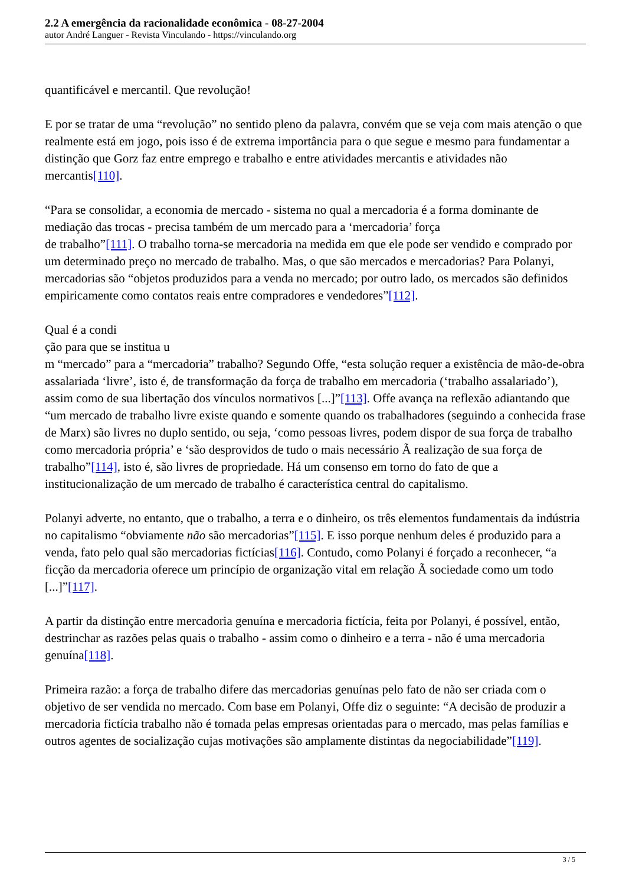2.2 A emergência da racionalidade econômica - 08-27-2004
autor André Languer - Revista Vinculando - https://vinculando.org
quantificável e mercantil. Que revolução!
E por se tratar de uma “revolução” no sentido pleno da palavra, convém que se veja com mais atenção o que realmente está em jogo, pois isso é de extrema importância para o que segue e mesmo para fundamentar a distinção que Gorz faz entre emprego e trabalho e entre atividades mercantis e atividades não mercantis[110].
“Para se consolidar, a economia de mercado - sistema no qual a mercadoria é a forma dominante de mediação das trocas - precisa também de um mercado para a ‘mercadoria’ força
de trabalho”[111]. O trabalho torna-se mercadoria na medida em que ele pode ser vendido e comprado por um determinado preço no mercado de trabalho. Mas, o que são mercados e mercadorias? Para Polanyi, mercadorias são “objetos produzidos para a venda no mercado; por outro lado, os mercados são definidos empiricamente como contatos reais entre compradores e vendedores”[112].
Qual é a condi
ção para que se institua u
m “mercado” para a “mercadoria” trabalho? Segundo Offe, “esta solução requer a existência de mão-de-obra assalariada ‘livre’, isto é, de transformação da força de trabalho em mercadoria (‘trabalho assalariado’), assim como de sua libertação dos vínculos normativos [...]”[113]. Offe avança na reflexão adiantando que “um mercado de trabalho livre existe quando e somente quando os trabalhadores (seguindo a conhecida frase de Marx) são livres no duplo sentido, ou seja, ‘como pessoas livres, podem dispor de sua força de trabalho como mercadoria própria’ e ‘são desprovidos de tudo o mais necessário Ã realização de sua força de trabalho”[114], isto é, são livres de propriedade. Há um consenso em torno do fato de que a institucionalização de um mercado de trabalho é característica central do capitalismo.
Polanyi adverte, no entanto, que o trabalho, a terra e o dinheiro, os três elementos fundamentais da indústria no capitalismo “obviamente não são mercadorias”[115]. E isso porque nenhum deles é produzido para a venda, fato pelo qual são mercadorias fictícias[116]. Contudo, como Polanyi é forçado a reconhecer, “a ficção da mercadoria oferece um princípio de organização vital em relação Ã sociedade como um todo [...]”[117].
A partir da distinção entre mercadoria genuína e mercadoria fictícia, feita por Polanyi, é possível, então, destrinchar as razões pelas quais o trabalho - assim como o dinheiro e a terra - não é uma mercadoria genuína[118].
Primeira razão: a força de trabalho difere das mercadorias genuínas pelo fato de não ser criada com o objetivo de ser vendida no mercado. Com base em Polanyi, Offe diz o seguinte: “A decisão de produzir a mercadoria fictícia trabalho não é tomada pelas empresas orientadas para o mercado, mas pelas famílias e outros agentes de socialização cujas motivações são amplamente distintas da negociabilidade”[119].
3 / 5